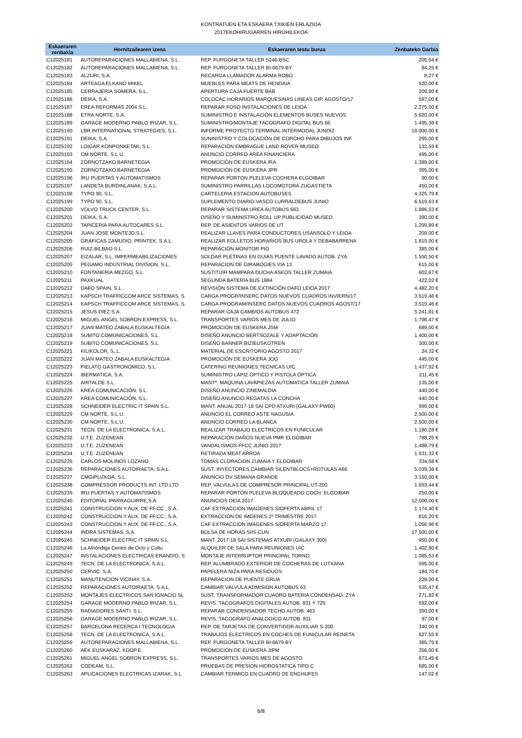KONTRATUEN ETA ESKAERA TXIKIEN ERLAZIOA
2017EKOHIRUGARREN HIRUHILEKOA
| Eskaeraren zenbakia | Hornitzailearen izena | Eskaeraren testu burua | Zenbateko Garbia |
| --- | --- | --- | --- |
| C12025181 | AUTOREPARACIONES MALLABIENA, S.L. | REP. FURGONETA TALLER 5246-BSC | 205,54 € |
| C12025182 | AUTOREPARACIONES MALLABIENA, S.L. | REP. FURGONETA TALLER BI-6679-BY | 84,25 € |
| C12025183 | ALZURI, S.A. | RECARGA LLAMADOR ALARMA ROBO | 8,27 € |
| C12025184 | ARTEAGA ELKANO MIKEL | MUEBLES PARA MEATS DE HENDAIA | 520,00 € |
| C12025185 | CERRAJERIA SOMERA, S.L. | APERTURA CAJA FUERTE BAB | 209,80 € |
| C12025186 | DEIKA, S.A. | COLOCAC HORARIOS MARQUESINAS LINEAS GIP. AGOSTO/17 | 597,00 € |
| C12025187 | EREA REFORMAS 2004 S.L. | REPARAR FOSO INSTALACIONES DE LEIOA | 2.275,00 € |
| C12025188 | ETRA NORTE, S.A. | SUMINISTRO E INSTALACIÓN ELEMENTOS BUSES NUEVOS | 5.620,00 € |
| C12025189 | GARAGE MODERNO PABLO IRIZAR, S.L. | SUMINISTRO/MONTAJE TACOGRAFO DIGITAL BUS 66 | 1.495,36 € |
| C12025190 | LBR INTERNATIONAL STRATEGIES, S.L. | INFORME PROYECTO TERMINAL INTERMODAL JUNDIZ | 18.000,00 € |
| C12025191 | DEIKA, S.A. | SUNINISTRO Y COLOCACIÓN DE CORCHO PARA DIBUJOS INF | 295,00 € |
| C12025192 | LOIGAR KONPONKETAK, S.L. | REPARACIÓN EMBRAGUE LAND ROVER MUSEO | 133,59 € |
| C12025193 | CM NORTE, S.L.U. | ANUNCIO CORREO ÁREA FINANCIERA | 495,00 € |
| C12025194 | ZORNOTZAKO BARNETEGIA | PROMOCIÓN DE EUSKERA IRA | 1.389,00 € |
| C12025195 | ZORNOTZAKO BARNETEGIA | PROMOCIÓN DE EUSKERA JPR | 395,00 € |
| C12025196 | IRU PUERTAS Y AUTOMATISMOS | REPARAR PORTON PLELEVA COCHERA ELGOIBAR | 90,00 € |
| C12025197 | LANDETA BURDINLANAK, S.A.L. | SUMINISTRO PARRILLAS LOCOMOTORA ZUGASTIETA | 450,00 € |
| C12025198 | TYPO 90, S.L. | CARTELERIA ESTACION AUTOBUSES | 4.325,79 € |
| C12025199 | TYPO 90, S.L. | SUPLEMENTO DIARIO VASCO LURRALDEBUS JUNIO | 6.519,63 € |
| C12025200 | VOLVO TRUCK CENTER, S.L. | REPARAR SISTEMA UREA AUTOBÚS 663 | 1.886,53 € |
| C12025201 | DEIKA, S.A. | DISEÑO Y SUMINISTRO ROLL UP PUBLICIDAD MUSEO | 390,00 € |
| C12025203 | TAPICERIA PARA AUTOCARES S.L. | REP. DE ASIENTOS VARIOS DE UT | 1.299,89 € |
| C12025204 | JUAN JOSE MONTEJO,S.L. | REALIZAR LLAVES PARA CONDUCTORES USANSOLO Y LEIOA | 209,00 € |
| C12025205 | GRAFICAS ZAMUDIO, PRINTEK, S.A.L. | REALIZAR FOLLETOS HORARIOS BUS UROLA Y DEBABARRENA | 1.819,00 € |
| C12025206 | RUIZ-BILBAO S.L. | REPARACIÓN MONITOR PIO | 385,00 € |
| C12025207 | EIZALAR, S.L. IMPERMEABILIZACIONES | SOLDAR PLETINAS EN GUIAS PUENTE LAVADO AUTOB. ZYA. | 1.550,50 € |
| C12025209 | PEGAMO INDUSTRIAL DIVISION, S.L. | REPARACION DE GIRABOGIES VIA 13 | 615,00 € |
| C12025210 | FONTANERIA MEZGO, S.L. | SUSTITUIR MAMPARA DUCHA ASEOS TALLER ZUMAIA | 602,67 € |
| C12025211 | PAXKUAL | SEGUNDA BATERÍA BUS 1884 | 422,02 € |
| C12025212 | DAFO SPAIN, S.L. | REVISIÓN SISTEMA DE EXTINCIÓN DAFO LEIOA 2017 | 4.482,20 € |
| C12025213 | KAPSCH TRAFFICCOM ARCE SISTEMAS, S. | CARGA PROGR/INSERC DATOS NUEVOS CUADROS INVIERN/17 | 3.519,46 € |
| C12025214 | KAPSCH TRAFFICCOM ARCE SISTEMAS, S. | CARGA PROGRAM/INSERC DATOS NUEVOS CUADROS AGOST/17 | 3.519,46 € |
| C12025215 | JESUS DIEZ S.A. | REPARAR CAJA CAMBIOS AUTOBUS 472 | 5.241,81 € |
| C12025216 | MIGUEL ANGEL SOBRON EXPRESS, S.L. | TRANSPORTES VARIOS MES DE JULIO | 1.798,47 € |
| C12025217 | JUAN MATEO ZABALA EUSKALTEGIA | PROMOCIÓN DE EUSKERA JSM | 689,00 € |
| C12025218 | SUBITO COMUNICACIONES, S.L. | DISEÑO ANUNCIO BERTSOZALE Y ADAPTACIÓN | 1.400,00 € |
| C12025219 | SUBITO COMUNICACIONES, S.L. | DISEÑO BANNER BIZIEUSKOTREN | 300,00 € |
| C12025221 | KILIKOLOR, S,.L. | MATERIAL DE ESCRITORIO AGOSTO 2017 | 24,32 € |
| C12025222 | JUAN MATEO ZABALA EUSKALTEGIA | PROMOCIÓN DE EUSKERA JOG | 445,00 € |
| C12025223 | FIELATO GASTRONOMICO, S.L. | CATERING REUNIONES TECNICAS UIC | 1.437,92 € |
| C12025224 | IBERMATICA, S.A. | SUMINISTRO LÁPIZ ÓPTICO Y PISTOLA ÓPTICA | 211,45 € |
| C12025225 | AIRTALDE S.L. | MANTº. MAQUINA LAVAPIEZAS AUTOMATICA TALLER ZUMAIA | 135,00 € |
| C12025226 | KREA COMUNICACIÓN, S.L. | DISEÑO ANUNCIO ZINEMALDIA | 440,00 € |
| C12025227 | KREA COMUNICACIÓN, S.L. | DISEÑO ANUNCIO REGATAS LA CONCHA | 440,00 € |
| C12025228 | SCHNEIDER ELECTRIC IT SPAIN S.L. | MANT. ANUAL 2017-18 SAI CPD ATXURI (GALAXY PW60) | 999,00 € |
| C12025229 | CM NORTE, S.L.U. | ANUNCIO EL CORREO ASTE NAGUSIA | 2.500,00 € |
| C12025230 | CM NORTE, S.L.U. | ANUNCIO CORREO LA BLANCA | 2.500,00 € |
| C12025231 | TECN. DE LA ELECTRONICA, S.A.L. | REALIZAR TRABAJO ELECTRICOS EN FUNICULAR | 1.180,28 € |
| C12025232 | U.T.E. ZUZENEAN | REPARACIÓN DAÑOS NUEVA PMR ELGOIBAR | 788,25 € |
| C12025233 | U.T.E. ZUZENEAN | VANDALISMOS FFCC JUNIO 2017 | 1.488,79 € |
| C12025234 | U.T.E. ZUZENEAN | RETIRADA MEAT ARROA | 1.931,32 € |
| C12025235 | CARLOS MOLINOS LOZANO | TOMAS CLORACION ZUMAIA Y ELGOIBAR | 334,58 € |
| C12025236 | REPARACIONES AUTOIRAETA, S.A.L. | SUST. INYECTORES,CAMBIAR SILENTBLOCS+ROTULAS A66 | 5.039,36 € |
| C12025237 | CMGIPUZKOA, S.L. | ANUNCIO DV SEMANA GRANDE | 3.150,00 € |
| C12025238 | COMPRESSOR PRODUCTS INT. LTD.LTD | REP. VALVULAS DE COMPRESOR PRINCIPAL UT-200 | 1.693,44 € |
| C12025239 | IRU PUERTAS Y AUTOMATISMOS | REPARAR PORTON PLELEVA BLOQUEADO COCH. ELGOIBAR | 250,00 € |
| C12025240 | EDITORIAL IPARRAGUIRRE,S.A. | ANUNCIOS DEIA 2017 | 12.000,00 € |
| C12025241 | CONSTRUCCION Y AUX. DE FF.CC., S.A. | CAF EXTRACCION IMAGENES S/OFERTA ABRIL 17 | 1.174,40 € |
| C12025242 | CONSTRUCCION Y AUX. DE FF.CC., S.A. | EXTRACCIÓN DE IMGENES 1º TRIMESTRE 2017 | 816,20 € |
| C12025243 | CONSTRUCCION Y AUX. DE FF.CC., S.A. | CAF EXTRACCION IMAGENES S/OFERTA MARZO 17 | 1.056,96 € |
| C12025244 | INDRA SISTEMAS, S.A. | BOLSA DE HORAS SIIS-CUN | 17.500,00 € |
| C12025245 | SCHNEIDER ELECTRIC IT SPAIN S.L. | MANT. 2017-18 SAI SISTEMAS ATXURI (GALAXY 300) | 950,00 € |
| C12025246 | La Alhóndiga Centro de Ocio y Cultu | ALQUILER DE SALA PARA REUNIONES UIC | 1.402,80 € |
| C12025247 | INSTALACIONES ELECTRICAS ERANDIO, S | MONTAJE INTERRUPTOR PRINCIPAL TORNO | 1.085,53 € |
| C12025249 | TECN. DE LA ELECTRONICA, S.A.L. | REP. ALUMBRADO EXTERIOR DE COCHERAS DE LUTXANA | 595,00 € |
| C12025250 | CERVIC, S.A. | PAPELERA NIZA PARA RESIDUOS | 184,70 € |
| C12025251 | MANUTENCION VICINAY, S.A. | REPARACION DE PUENTE GRUA | 228,00 € |
| C12025252 | REPARACIONES AUTOIRAETA, S.A.L. | CAMBIAR VALVULA ADMISION AUTOBUS 63 | 535,47 € |
| C12025253 | MONTAJES ELECTRICOS SAN IGNACIO SL | SUST. TRANSFORMADOR CUADRO BATERIA CONDENSAD. ZYA | 271,82 € |
| C12025254 | GARAGE MODERNO PABLO IRIZAR, S.L. | REVIS. TACOGRAFOS DIGITALES AUTOB. 831 Y 725 | 592,00 € |
| C12025255 | RADIADORES SANTI, S.L. | REPARAR CONDENSADOR TECHO AUTOB. 463 | 350,00 € |
| C12025256 | GARAGE MODERNO PABLO IRIZAR, S.L. | REVIS. TACOGRAFO ANALOGICO AUTOB. 811 | 97,00 € |
| C12025257 | BARCELONA RECERCA I TECNOLOGIA | REP. DE TARJETAS DE CONVERTIDOR AUXILIAR S-200 | 340,00 € |
| C12025258 | TECN. DE LA ELECTRONICA, S.A.L. | TRABAJOS ELECTRICOS EN COCHES DE FUNICULAR REINETA | 627,55 € |
| C12025259 | AUTOREPARACIONES MALLABIENA, S.L. | REP. FURGONETA TALLER BI-6679-BY | 385,75 € |
| C12025260 | AEK EUSKARAZ, KOOP.E. | PROMOCIÓN DE EUSKERA JIPM | 356,00 € |
| C12025261 | MIGUEL ANGEL SOBRON EXPRESS, S.L. | TRANSPORTES VARIOS MES DE AGOSTO | 873,45 € |
| C12025262 | CODEAM, S.L. | PRUEBAS DE PRESION HIDROSTATICA TIPO C | 685,00 € |
| C12025263 | APLICACIONES ELECTRICAS IZARAK, S.L | CAMBIAR TERMICO EN CUADRO DE ENCHUFES | 147,02 € |
6/8